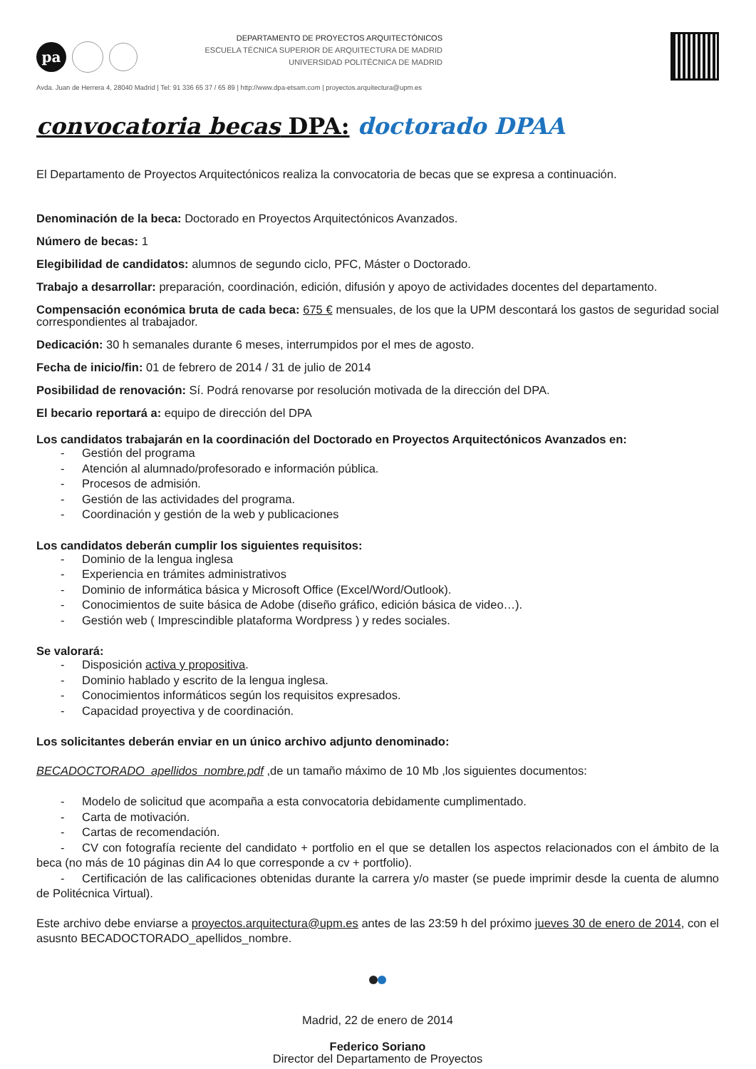pa
DEPARTAMENTO DE PROYECTOS ARQUITECTÓNICOS
ESCUELA TÉCNICA SUPERIOR DE ARQUITECTURA DE MADRID
UNIVERSIDAD POLITÉCNICA DE MADRID
Avda. Juan de Herrera 4, 28040 Madrid | Tel: 91 336 65 37 / 65 89 | http://www.dpa-etsam.com | proyectos.arquitectura@upm.es
convocatoria becas DPA: doctorado DPAA
El Departamento de Proyectos Arquitectónicos realiza la convocatoria de becas que se expresa a continuación.
Denominación de la beca: Doctorado en Proyectos Arquitectónicos Avanzados.
Número de becas: 1
Elegibilidad de candidatos: alumnos de segundo ciclo, PFC, Máster o Doctorado.
Trabajo a desarrollar: preparación, coordinación, edición, difusión y apoyo de actividades docentes del departamento.
Compensación económica bruta de cada beca: 675 € mensuales, de los que la UPM descontará los gastos de seguridad social correspondientes al trabajador.
Dedicación: 30 h semanales durante 6 meses, interrumpidos por el mes de agosto.
Fecha de inicio/fin: 01 de febrero de 2014 / 31 de julio de 2014
Posibilidad de renovación: Sí. Podrá renovarse por resolución motivada de la dirección del DPA.
El becario reportará a: equipo de dirección del DPA
Los candidatos trabajarán en la coordinación del Doctorado en Proyectos Arquitectónicos Avanzados en:
- Gestión del programa
- Atención al alumnado/profesorado e información pública.
- Procesos de admisión.
- Gestión de las actividades del programa.
- Coordinación y gestión de la web y publicaciones
Los candidatos deberán cumplir los siguientes requisitos:
- Dominio de la lengua inglesa
- Experiencia en trámites administrativos
- Dominio de informática básica y Microsoft Office (Excel/Word/Outlook).
- Conocimientos de suite básica de Adobe (diseño gráfico, edición básica de video…).
- Gestión web ( Imprescindible plataforma Wordpress ) y redes sociales.
Se valorará:
- Disposición activa y propositiva.
- Dominio hablado y escrito de la lengua inglesa.
- Conocimientos informáticos según los requisitos expresados.
- Capacidad proyectiva y de coordinación.
Los solicitantes deberán enviar en un único archivo adjunto denominado:
BECADOCTORADO_apellidos_nombre.pdf ,de un tamaño máximo de 10 Mb ,los siguientes documentos:
- Modelo de solicitud que acompaña a esta convocatoria debidamente cumplimentado.
- Carta de motivación.
- Cartas de recomendación.
- CV con fotografía reciente del candidato + portfolio en el que se detallen los aspectos relacionados con el ámbito de la beca (no más de 10 páginas din A4 lo que corresponde a cv + portfolio).
- Certificación de las calificaciones obtenidas durante la carrera y/o master (se puede imprimir desde la cuenta de alumno de Politécnica Virtual).
Este archivo debe enviarse a proyectos.arquitectura@upm.es antes de las 23:59 h del próximo jueves 30 de enero de 2014, con el asusnto BECADOCTORADO_apellidos_nombre.
Madrid, 22 de enero de 2014
Federico Soriano
Director del Departamento de Proyectos